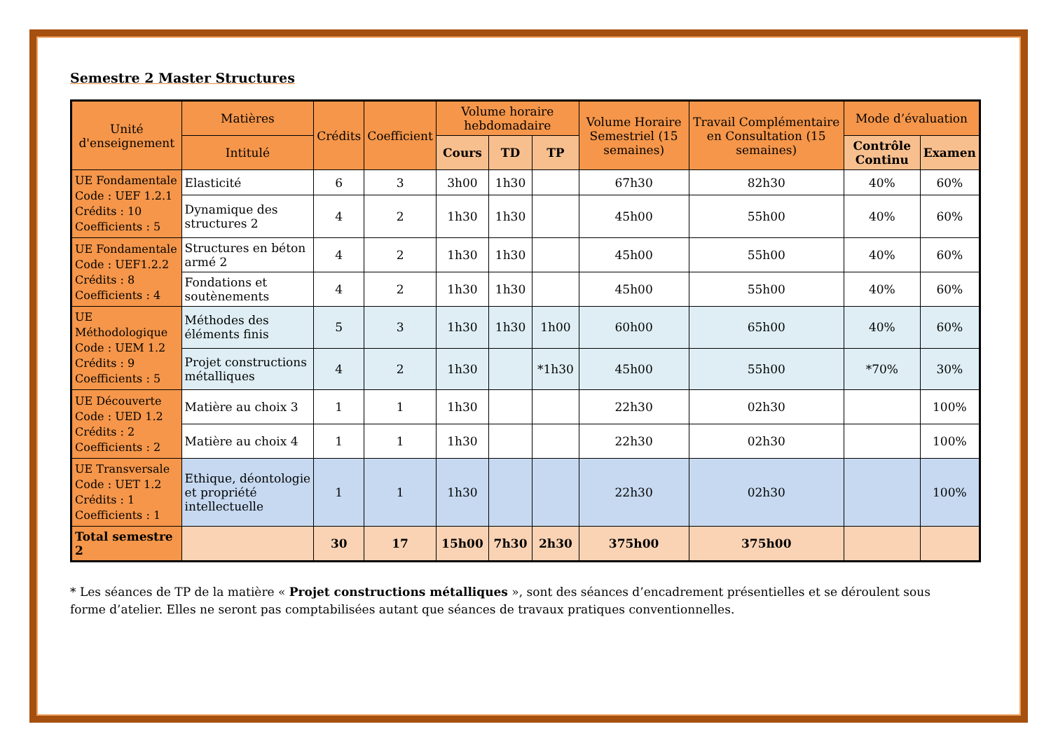Semestre 2 Master Structures
| Unité d'enseignement | Matières | Crédits | Coefficient | Volume horaire hebdomadaire | | | Volume Horaire Semestriel (15 semaines) | Travail Complémentaire en Consultation (15 semaines) | Mode d’évaluation | |
| --- | --- | --- | --- | --- | --- | --- | --- | --- | --- | --- |
| | Intitulé | | | Cours | TD | TP | | | Contrôle Continu | Examen |
| UE Fondamentale Code : UEF 1.2.1 Crédits : 10 Coefficients : 5 | Elasticité | 6 | 3 | 3h00 | 1h30 | | 67h30 | 82h30 | 40% | 60% |
| | Dynamique des structures 2 | 4 | 2 | 1h30 | 1h30 | | 45h00 | 55h00 | 40% | 60% |
| UE Fondamentale Code : UEF1.2.2 Crédits : 8 Coefficients : 4 | Structures en béton armé 2 | 4 | 2 | 1h30 | 1h30 | | 45h00 | 55h00 | 40% | 60% |
| | Fondations et soutènements | 4 | 2 | 1h30 | 1h30 | | 45h00 | 55h00 | 40% | 60% |
| UE Méthodologique Code : UEM 1.2 Crédits : 9 Coefficients : 5 | Méthodes des éléments finis | 5 | 3 | 1h30 | 1h30 | 1h00 | 60h00 | 65h00 | 40% | 60% |
| | Projet constructions métalliques | 4 | 2 | 1h30 | | *1h30 | 45h00 | 55h00 | *70% | 30% |
| UE Découverte Code : UED 1.2 Crédits : 2 Coefficients : 2 | Matière au choix 3 | 1 | 1 | 1h30 | | | 22h30 | 02h30 | | 100% |
| | Matière au choix 4 | 1 | 1 | 1h30 | | | 22h30 | 02h30 | | 100% |
| UE Transversale Code : UET 1.2 Crédits : 1 Coefficients : 1 | Ethique, déontologie et propriété intellectuelle | 1 | 1 | 1h30 | | | 22h30 | 02h30 | | 100% |
| Total semestre 2 | | 30 | 17 | 15h00 | 7h30 | 2h30 | 375h00 | 375h00 | | |
* Les séances de TP de la matière « Projet constructions métalliques », sont des séances d’encadrement présentielles et se déroulent sous forme d’atelier. Elles ne seront pas comptabilisées autant que séances de travaux pratiques conventionnelles.